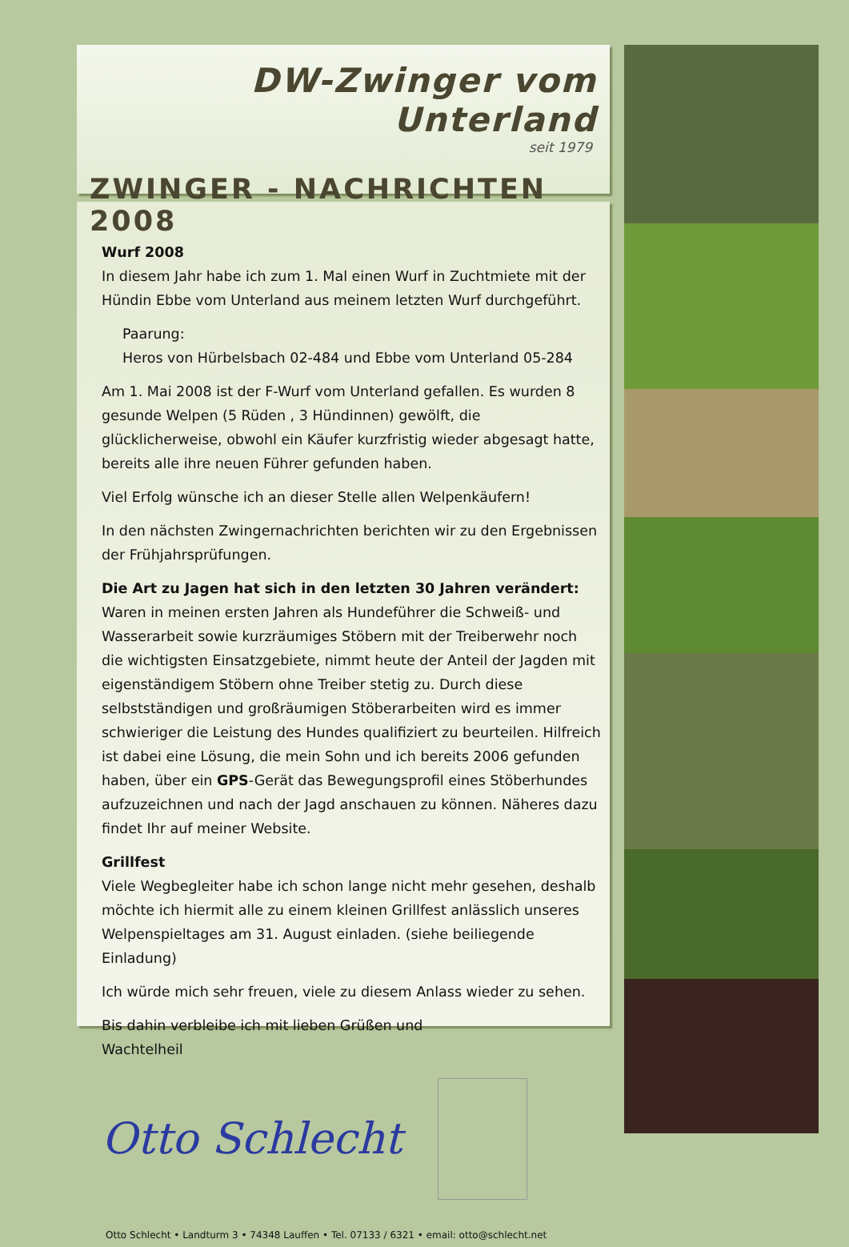DW-Zwinger vom Unterland
seit 1979
ZWINGER - NACHRICHTEN 2008
Wurf 2008
In diesem Jahr habe ich zum 1. Mal einen Wurf in Zuchtmiete mit der Hündin Ebbe vom Unterland aus meinem letzten Wurf durchgeführt.
Paarung:
Heros von Hürbelsbach 02-484 und Ebbe vom Unterland 05-284
Am 1. Mai 2008 ist der F-Wurf vom Unterland gefallen. Es wurden 8 gesunde Welpen (5 Rüden , 3 Hündinnen) gewölft, die glücklicherweise, obwohl ein Käufer kurzfristig wieder abgesagt hatte, bereits alle ihre neuen Führer gefunden haben.
Viel Erfolg wünsche ich an dieser Stelle allen Welpenkäufern!
In den nächsten Zwingernachrichten berichten wir zu den Ergebnissen der Frühjahrsprüfungen.
Die Art zu Jagen hat sich in den letzten 30 Jahren verändert:
Waren in meinen ersten Jahren als Hundeführer die Schweiß- und Wasserarbeit sowie kurzräumiges Stöbern mit der Treiberwehr noch die wichtigsten Einsatzgebiete, nimmt heute der Anteil der Jagden mit eigenständigem Stöbern ohne Treiber stetig zu. Durch diese selbstständigen und großräumigen Stöberarbeiten wird es immer schwieriger die Leistung des Hundes qualifiziert zu beurteilen. Hilfreich ist dabei eine Lösung, die mein Sohn und ich bereits 2006 gefunden haben, über ein GPS-Gerät das Bewegungsprofil eines Stöberhundes aufzuzeichnen und nach der Jagd anschauen zu können. Näheres dazu findet Ihr auf meiner Website.
Grillfest
Viele Wegbegleiter habe ich schon lange nicht mehr gesehen, deshalb möchte ich hiermit alle zu einem kleinen Grillfest anlässlich unseres Welpenspieltages am 31. August einladen. (siehe beiliegende Einladung)
Ich würde mich sehr freuen, viele zu diesem Anlass wieder zu sehen.
Bis dahin verbleibe ich mit lieben Grüßen und
Wachtelheil
Otto Schlecht
Otto Schlecht • Landturm 3 • 74348 Lauffen • Tel. 07133 / 6321 • email: otto@schlecht.net